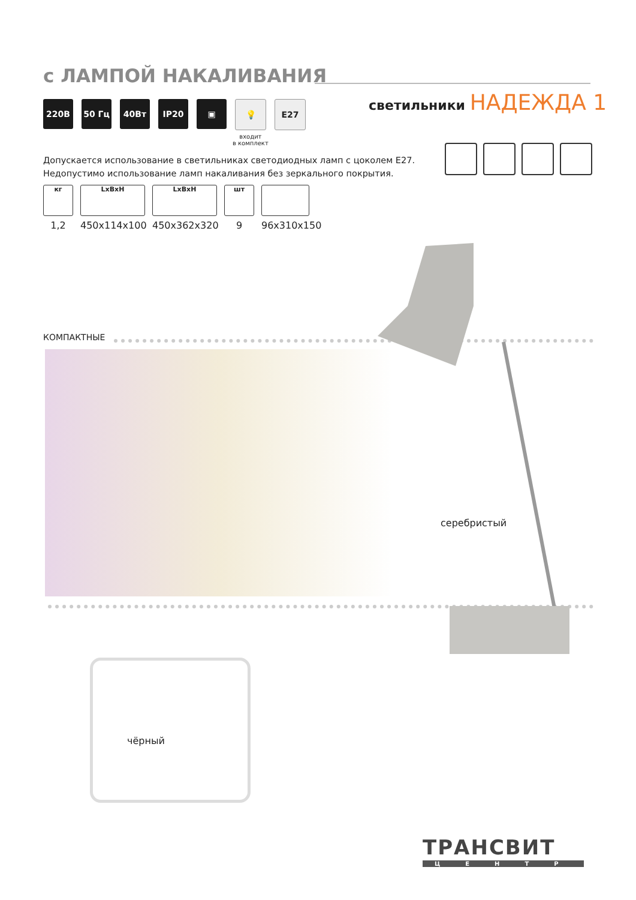с ЛАМПОЙ НАКАЛИВАНИЯ
светильники НАДЕЖДА 1
220В 50 Гц 40Вт IP20 ▣ 💡 E27
входит
в комплект
Допускается использование в светильниках светодиодных ламп с цоколем Е27. Недопустимо использование ламп накаливания без зеркального покрытия.
кг
1,2
LxBxH
450x114x100
LxBxH
450x362x320
шт
9
96x310x150
КОМПАКТНЫЕ
серебристый
чёрный
ТРАНСВИТ
ЦЕНТР